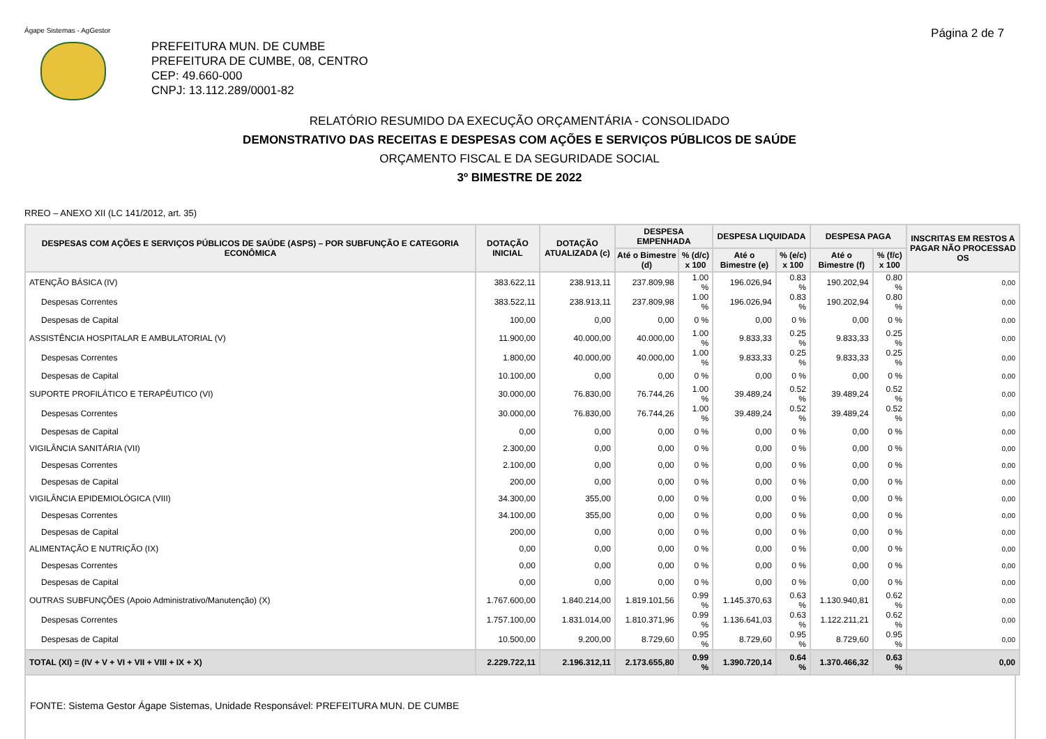Ágape Sistemas - AgGestor
Página 2 de 7
PREFEITURA MUN. DE CUMBE
PREFEITURA DE CUMBE, 08, CENTRO
CEP: 49.660-000
CNPJ: 13.112.289/0001-82
RELATÓRIO RESUMIDO DA EXECUÇÃO ORÇAMENTÁRIA - CONSOLIDADO
DEMONSTRATIVO DAS RECEITAS E DESPESAS COM AÇÕES E SERVIÇOS PÚBLICOS DE SAÚDE
ORÇAMENTO FISCAL E DA SEGURIDADE SOCIAL
3º BIMESTRE DE 2022
RREO – ANEXO XII (LC 141/2012, art. 35)
| DESPESAS COM AÇÕES E SERVIÇOS PÚBLICOS DE SAÚDE (ASPS) – POR SUBFUNÇÃO E CATEGORIA ECONÔMICA | DOTAÇÃO INICIAL | DOTAÇÃO ATUALIZADA (c) | DESPESA EMPENHADA | | DESPESA LIQUIDADA | | DESPESA PAGA | | INSCRITAS EM RESTOS A PAGAR NÃO PROCESSAD OS |
| --- | --- | --- | --- | --- | --- | --- | --- | --- | --- |
| | | | Até o Bimestre (d) | % (d/c) x 100 | Até o Bimestre (e) | % (e/c) x 100 | Até o Bimestre (f) | % (f/c) x 100 | |
| ATENÇÃO BÁSICA (IV) | 383.622,11 | 238.913,11 | 237.809,98 | 1.00 % | 196.026,94 | 0.83 % | 190.202,94 | 0.80 % | 0,00 |
| Despesas Correntes | 383.522,11 | 238.913,11 | 237.809,98 | 1.00 % | 196.026,94 | 0.83 % | 190.202,94 | 0.80 % | 0,00 |
| Despesas de Capital | 100,00 | 0,00 | 0,00 | 0 % | 0,00 | 0 % | 0,00 | 0 % | 0,00 |
| ASSISTÊNCIA HOSPITALAR E AMBULATORIAL (V) | 11.900,00 | 40.000,00 | 40.000,00 | 1.00 % | 9.833,33 | 0.25 % | 9.833,33 | 0.25 % | 0,00 |
| Despesas Correntes | 1.800,00 | 40.000,00 | 40.000,00 | 1.00 % | 9.833,33 | 0.25 % | 9.833,33 | 0.25 % | 0,00 |
| Despesas de Capital | 10.100,00 | 0,00 | 0,00 | 0 % | 0,00 | 0 % | 0,00 | 0 % | 0,00 |
| SUPORTE PROFILÁTICO E TERAPÊUTICO (VI) | 30.000,00 | 76.830,00 | 76.744,26 | 1.00 % | 39.489,24 | 0.52 % | 39.489,24 | 0.52 % | 0,00 |
| Despesas Correntes | 30.000,00 | 76.830,00 | 76.744,26 | 1.00 % | 39.489,24 | 0.52 % | 39.489,24 | 0.52 % | 0,00 |
| Despesas de Capital | 0,00 | 0,00 | 0,00 | 0 % | 0,00 | 0 % | 0,00 | 0 % | 0,00 |
| VIGILÂNCIA SANITÁRIA (VII) | 2.300,00 | 0,00 | 0,00 | 0 % | 0,00 | 0 % | 0,00 | 0 % | 0,00 |
| Despesas Correntes | 2.100,00 | 0,00 | 0,00 | 0 % | 0,00 | 0 % | 0,00 | 0 % | 0,00 |
| Despesas de Capital | 200,00 | 0,00 | 0,00 | 0 % | 0,00 | 0 % | 0,00 | 0 % | 0,00 |
| VIGILÂNCIA EPIDEMIOLÓGICA (VIII) | 34.300,00 | 355,00 | 0,00 | 0 % | 0,00 | 0 % | 0,00 | 0 % | 0,00 |
| Despesas Correntes | 34.100,00 | 355,00 | 0,00 | 0 % | 0,00 | 0 % | 0,00 | 0 % | 0,00 |
| Despesas de Capital | 200,00 | 0,00 | 0,00 | 0 % | 0,00 | 0 % | 0,00 | 0 % | 0,00 |
| ALIMENTAÇÃO E NUTRIÇÃO (IX) | 0,00 | 0,00 | 0,00 | 0 % | 0,00 | 0 % | 0,00 | 0 % | 0,00 |
| Despesas Correntes | 0,00 | 0,00 | 0,00 | 0 % | 0,00 | 0 % | 0,00 | 0 % | 0,00 |
| Despesas de Capital | 0,00 | 0,00 | 0,00 | 0 % | 0,00 | 0 % | 0,00 | 0 % | 0,00 |
| OUTRAS SUBFUNÇÕES (Apoio Administrativo/Manutenção) (X) | 1.767.600,00 | 1.840.214,00 | 1.819.101,56 | 0.99 % | 1.145.370,63 | 0.63 % | 1.130.940,81 | 0.62 % | 0,00 |
| Despesas Correntes | 1.757.100,00 | 1.831.014,00 | 1.810.371,96 | 0.99 % | 1.136.641,03 | 0.63 % | 1.122.211,21 | 0.62 % | 0,00 |
| Despesas de Capital | 10.500,00 | 9.200,00 | 8.729,60 | 0.95 % | 8.729,60 | 0.95 % | 8.729,60 | 0.95 % | 0,00 |
| TOTAL (XI) = (IV + V + VI + VII + VIII + IX + X) | 2.229.722,11 | 2.196.312,11 | 2.173.655,80 | 0.99 % | 1.390.720,14 | 0.64 % | 1.370.466,32 | 0.63 % | 0,00 |
FONTE: Sistema Gestor Ágape Sistemas, Unidade Responsável: PREFEITURA MUN. DE CUMBE